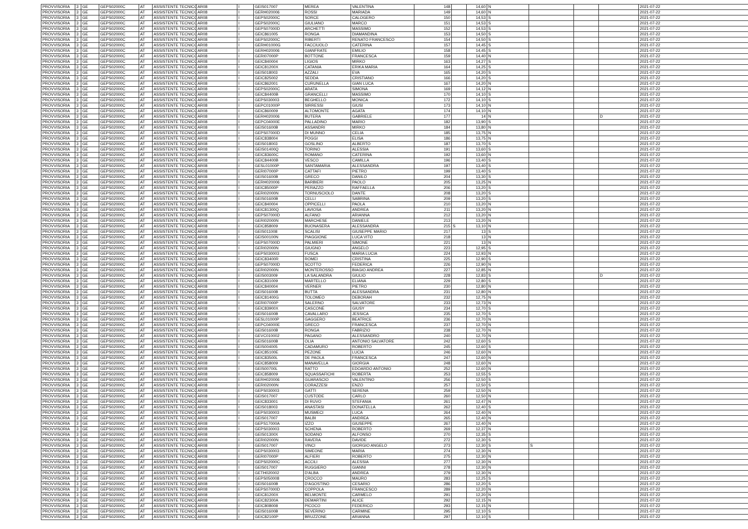| PROVVISORIA | 3 | GE | GEPS02000C | AT | ASSISTENTE TECNICO | AR08 | I | GEIS017007 | MEREA | VALENTINA | 148 | | 14,60 | N | | | | 2021-07-22 |
| PROVVISORIA | 3 | GE | GEPS02000C | AT | ASSISTENTE TECNICO | AR08 | I | GERH020006 | ROSSI | MARIADA | 149 | | 14,60 | N | | | | 2021-07-22 |
| PROVVISORIA | 3 | GE | GEPS02000C | AT | ASSISTENTE TECNICO | AR08 | I | GEPS02000C | SORCE | CALOGERO | 150 | | 14,53 | S | | | | 2021-07-22 |
| PROVVISORIA | 3 | GE | GEPS02000C | AT | ASSISTENTE TECNICO | AR08 | I | GEPS02000C | GIULIANO | MARCO | 151 | | 14,53 | S | | | | 2021-07-22 |
| PROVVISORIA | 3 | GE | GEPS02000C | AT | ASSISTENTE TECNICO | AR08 | I | GEPS07000D | ARCHETTI | MASSIMO | 152 | | 14,53 | S | | | | 2021-07-22 |
| PROVVISORIA | 3 | GE | GEPS02000C | AT | ASSISTENTE TECNICO | AR08 | I | GEIC861005 | RONGA | DIAMANDINA | 153 | | 14,50 | S | | | | 2021-07-22 |
| PROVVISORIA | 3 | GE | GEPS02000C | AT | ASSISTENTE TECNICO | AR08 | I | GEPS02000C | RIBERTI | RENATO FRANCESCO | 154 | | 14,50 | S | | | | 2021-07-22 |
| PROVVISORIA | 3 | GE | GEPS02000C | AT | ASSISTENTE TECNICO | AR08 | I | GERH01000G | FACCIUOLO | CATERINA | 157 | | 14,45 | S | | | | 2021-07-22 |
| PROVVISORIA | 3 | GE | GEPS02000C | AT | ASSISTENTE TECNICO | AR08 | I | GERH020006 | GIANFRATE | EMILIO | 158 | | 14,45 | S | | | | 2021-07-22 |
| PROVVISORIA | 3 | GE | GEPS02000C | AT | ASSISTENTE TECNICO | AR08 | I | GERI07000P | BOTTONE | FRANCESCA | 159 | | 14,40 | N | | | | 2021-07-22 |
| PROVVISORIA | 3 | GE | GEPS02000C | AT | ASSISTENTE TECNICO | AR08 | I | GEIC840004 | LIGIOS | MIRKO | 163 | | 14,27 | S | | | | 2021-07-22 |
| PROVVISORIA | 3 | GE | GEPS02000C | AT | ASSISTENTE TECNICO | AR08 | I | GEIC81200X | CATANIA | ERIKA MARIA | 164 | | 14,25 | S | | | | 2021-07-22 |
| PROVVISORIA | 3 | GE | GEPS02000C | AT | ASSISTENTE TECNICO | AR08 | I | GEIS018003 | AZZALI | EVA | 165 | | 14,20 | S | | | | 2021-07-22 |
| PROVVISORIA | 3 | GE | GEPS02000C | AT | ASSISTENTE TECNICO | AR08 | I | GEIC825002 | SEDDA | CRISTIANO | 166 | | 14,20 | S | | | | 2021-07-22 |
| PROVVISORIA | 3 | GE | GEPS02000C | AT | ASSISTENTE TECNICO | AR08 | I | GEIC862001 | CURUNELLA | GIAN LUCA | 167 | | 14,20 | N | | | | 2021-07-22 |
| PROVVISORIA | 3 | GE | GEPS02000C | AT | ASSISTENTE TECNICO | AR08 | I | GEPS02000C | ARATA | SIMONA | 169 | | 14,12 | N | | | | 2021-07-22 |
| PROVVISORIA | 3 | GE | GEPS02000C | AT | ASSISTENTE TECNICO | AR08 | I | GEIC84400B | GRANCELLI | MASSIMO | 170 | | 14,10 | S | | | | 2021-07-22 |
| PROVVISORIA | 3 | GE | GEPS02000C | AT | ASSISTENTE TECNICO | AR08 | I | GEPS030003 | BEGHELLO | MONICA | 172 | | 14,10 | S | | | | 2021-07-22 |
| PROVVISORIA | 3 | GE | GEPS02000C | AT | ASSISTENTE TECNICO | AR08 | I | GEPC01000P | SIRRESSI | GIUSI | 173 | | 14,10 | N | | | | 2021-07-22 |
| PROVVISORIA | 3 | GE | GEPS02000C | AT | ASSISTENTE TECNICO | AR08 | I | GEIC860009 | ALTOMONTE | AGATA | 174 | | 14,10 | N | | | | 2021-07-22 |
| PROVVISORIA | 3 | GE | GEPS02000C | AT | ASSISTENTE TECNICO | AR08 | I | GERH020006 | BUTERA | GABRIELE | 177 | | 14 | N | | | D | 2021-07-22 |
| PROVVISORIA | 3 | GE | GEPS02000C | AT | ASSISTENTE TECNICO | AR08 | I | GEPC04000E | PALLADINO | MARIO | 182 | | 13,90 | S | | | | 2021-07-22 |
| PROVVISORIA | 3 | GE | GEPS02000C | AT | ASSISTENTE TECNICO | AR08 | I | GEIS01600B | ASSANDRI | MIRKO | 184 | | 13,80 | N | | | | 2021-07-22 |
| PROVVISORIA | 3 | GE | GEPS02000C | AT | ASSISTENTE TECNICO | AR08 | I | GEPS07000D | DI MUNNO | CELIA | 185 | | 13,75 | N | | | | 2021-07-22 |
| PROVVISORIA | 3 | GE | GEPS02000C | AT | ASSISTENTE TECNICO | AR08 | I | GEIC838004 | POGGI | ELISA | 186 | | 13,75 | N | | | | 2021-07-22 |
| PROVVISORIA | 3 | GE | GEPS02000C | AT | ASSISTENTE TECNICO | AR08 | I | GEIS018003 | GOSLINO | ALBERTO | 187 | | 13,70 | S | | | | 2021-07-22 |
| PROVVISORIA | 3 | GE | GEPS02000C | AT | ASSISTENTE TECNICO | AR08 | I | GEIS01400Q | TORINO | ALESSIA | 191 | | 13,60 | S | | | | 2021-07-22 |
| PROVVISORIA | 3 | GE | GEPS02000C | AT | ASSISTENTE TECNICO | AR08 | I | GEIC83600C | ROMANO | CATERINA | 192 | | 13,60 | N | | | | 2021-07-22 |
| PROVVISORIA | 3 | GE | GEPS02000C | AT | ASSISTENTE TECNICO | AR08 | I | GEIC84400B | VESCO | CAMILLA | 196 | | 13,40 | S | | | | 2021-07-22 |
| PROVVISORIA | 3 | GE | GEPS02000C | AT | ASSISTENTE TECNICO | AR08 | I | GESL01000P | SANTAMARIA | ALESSANDRA | 197 | | 13,40 | S | | | | 2021-07-22 |
| PROVVISORIA | 3 | GE | GEPS02000C | AT | ASSISTENTE TECNICO | AR08 | I | GERI07000P | CATTAFI | PIETRO | 199 | | 13,40 | S | | | | 2021-07-22 |
| PROVVISORIA | 3 | GE | GEPS02000C | AT | ASSISTENTE TECNICO | AR08 | I | GEIS01600B | GRECO | DANILO | 204 | | 13,30 | S | | | | 2021-07-22 |
| PROVVISORIA | 3 | GE | GEPS02000C | AT | ASSISTENTE TECNICO | AR08 | I | GERH020006 | BARBIERI | PAOLO | 205 | | 13,25 | N | | | | 2021-07-22 |
| PROVVISORIA | 3 | GE | GEPS02000C | AT | ASSISTENTE TECNICO | AR08 | I | GEIC85000P | PERAZZO | RAFFAELLA | 206 | | 13,20 | S | | | | 2021-07-22 |
| PROVVISORIA | 3 | GE | GEPS02000C | AT | ASSISTENTE TECNICO | AR08 | I | GERI02000N | TORNUSCIOLO | DANTE | 208 | | 13,20 | S | | | | 2021-07-22 |
| PROVVISORIA | 3 | GE | GEPS02000C | AT | ASSISTENTE TECNICO | AR08 | I | GEIS01600B | CELLI | SABRINA | 209 | | 13,20 | S | | | | 2021-07-22 |
| PROVVISORIA | 3 | GE | GEPS02000C | AT | ASSISTENTE TECNICO | AR08 | I | GEIC840004 | OPPICELLI | PAOLA | 210 | | 13,20 | N | | | | 2021-07-22 |
| PROVVISORIA | 3 | GE | GEPS02000C | AT | ASSISTENTE TECNICO | AR08 | I | GEIC81300Q | LAVIOSA | ANDREA | 211 | | 13,20 | N | | | | 2021-07-22 |
| PROVVISORIA | 3 | GE | GEPS02000C | AT | ASSISTENTE TECNICO | AR08 | I | GEPS07000D | ALFANO | ARIANNA | 212 | | 13,20 | N | | | | 2021-07-22 |
| PROVVISORIA | 3 | GE | GEPS02000C | AT | ASSISTENTE TECNICO | AR08 | I | GERI02000N | MARCHESE | DANIELE | 213 | | 13,20 | N | | | | 2021-07-22 |
| PROVVISORIA | 3 | GE | GEPS02000C | AT | ASSISTENTE TECNICO | AR08 | I | GEIC858009 | BUONASERA | ALESSANDRA | 215 | S | 13,10 | N | | | | 2021-07-22 |
| PROVVISORIA | 3 | GE | GEPS02000C | AT | ASSISTENTE TECNICO | AR08 | I | GEIS011008 | SCALISI | GIUSEPPE MARIO | 217 | | 13 | S | | | | 2021-07-22 |
| PROVVISORIA | 3 | GE | GEPS02000C | AT | ASSISTENTE TECNICO | AR08 | I | GEIS00100N | PIAGGIONE | LUCA VITO | 218 | | 13 | N | | | | 2021-07-22 |
| PROVVISORIA | 3 | GE | GEPS02000C | AT | ASSISTENTE TECNICO | AR08 | I | GEPS07000D | PALMIERI | SIMONE | 221 | | 13 | N | | | | 2021-07-22 |
| PROVVISORIA | 3 | GE | GEPS02000C | AT | ASSISTENTE TECNICO | AR08 | I | GERI02000N | GIUGNO | ANGELO | 223 | | 12,95 | S | | | | 2021-07-22 |
| PROVVISORIA | 3 | GE | GEPS02000C | AT | ASSISTENTE TECNICO | AR08 | I | GEPS030003 | FUSCA | MARIA LUCIA | 224 | | 12,93 | N | | | | 2021-07-22 |
| PROVVISORIA | 3 | GE | GEPS02000C | AT | ASSISTENTE TECNICO | AR08 | I | GEIC83400R | ROMEI | CRISTINA | 225 | | 12,90 | S | | | | 2021-07-22 |
| PROVVISORIA | 3 | GE | GEPS02000C | AT | ASSISTENTE TECNICO | AR08 | I | GEPS07000D | SCOTTO | FEDERICA | 226 | | 12,90 | N | | | | 2021-07-22 |
| PROVVISORIA | 3 | GE | GEPS02000C | AT | ASSISTENTE TECNICO | AR08 | I | GERI02000N | MONTEROSSO | BIAGIO ANDREA | 227 | | 12,85 | N | | | | 2021-07-22 |
| PROVVISORIA | 3 | GE | GEPS02000C | AT | ASSISTENTE TECNICO | AR08 | I | GEIS003009 | LA SALANDRA | GIULIO | 228 | | 12,83 | S | | | D | 2021-07-22 |
| PROVVISORIA | 3 | GE | GEPS02000C | AT | ASSISTENTE TECNICO | AR08 | I | GEIC831009 | MARTELLO | ELIANA | 229 | | 12,80 | S | | | | 2021-07-22 |
| PROVVISORIA | 3 | GE | GEPS02000C | AT | ASSISTENTE TECNICO | AR08 | I | GEIC840004 | VERNER | PIETRO | 230 | | 12,80 | N | | | | 2021-07-22 |
| PROVVISORIA | 3 | GE | GEPS02000C | AT | ASSISTENTE TECNICO | AR08 | I | GEIS01600B | BUTTA | ALESSANDRA | 231 | | 12,80 | N | | | | 2021-07-22 |
| PROVVISORIA | 3 | GE | GEPS02000C | AT | ASSISTENTE TECNICO | AR08 | I | GEIC81400G | TOLOMEO | DEBORAH | 232 | | 12,75 | N | | | | 2021-07-22 |
| PROVVISORIA | 3 | GE | GEPS02000C | AT | ASSISTENTE TECNICO | AR08 | I | GERI07000P | SALERNO | SALVATORE | 233 | | 12,73 | N | | | | 2021-07-22 |
| PROVVISORIA | 3 | GE | GEPS02000C | AT | ASSISTENTE TECNICO | AR08 | I | GEIC83900X | CASCONE | GIUSY | 234 | | 12,70 | S | | | | 2021-07-22 |
| PROVVISORIA | 3 | GE | GEPS02000C | AT | ASSISTENTE TECNICO | AR08 | I | GEIS01600B | CAVALLARO | JESSICA | 235 | | 12,70 | S | | | | 2021-07-22 |
| PROVVISORIA | 3 | GE | GEPS02000C | AT | ASSISTENTE TECNICO | AR08 | I | GESL01000P | GAGGERO | BEATRICE | 236 | | 12,70 | N | | | | 2021-07-22 |
| PROVVISORIA | 3 | GE | GEPS02000C | AT | ASSISTENTE TECNICO | AR08 | I | GEPC04000E | GRECO | FRANCESCA | 237 | | 12,70 | N | | | | 2021-07-22 |
| PROVVISORIA | 3 | GE | GEPS02000C | AT | ASSISTENTE TECNICO | AR08 | I | GEIS01600B | RONGA | FABRIZIO | 238 | | 12,70 | N | | | | 2021-07-22 |
| PROVVISORIA | 3 | GE | GEPS02000C | AT | ASSISTENTE TECNICO | AR08 | I | GEVC010002 | PAGANO | ALESSANDRO | 240 | | 12,70 | N | | | | 2021-07-22 |
| PROVVISORIA | 3 | GE | GEPS02000C | AT | ASSISTENTE TECNICO | AR08 | I | GEIS01600B | OLIA | ANTONIO SALVATORE | 242 | | 12,60 | S | | | | 2021-07-22 |
| PROVVISORIA | 3 | GE | GEPS02000C | AT | ASSISTENTE TECNICO | AR08 | I | GEIS004005 | CADAMURO | ROBERTO | 245 | | 12,60 | S | | | | 2021-07-22 |
| PROVVISORIA | 3 | GE | GEPS02000C | AT | ASSISTENTE TECNICO | AR08 | I | GEIC85100E | PEZONE | LUCIA | 246 | | 12,60 | N | | | | 2021-07-22 |
| PROVVISORIA | 3 | GE | GEPS02000C | AT | ASSISTENTE TECNICO | AR08 | I | GEIC83500L | DE PAOLA | FRANCESCA | 247 | | 12,60 | N | | | | 2021-07-22 |
| PROVVISORIA | 3 | GE | GEPS02000C | AT | ASSISTENTE TECNICO | AR08 | I | GEIC858009 | MANAVELLA | GIORGIA | 248 | | 12,60 | N | | | | 2021-07-22 |
| PROVVISORIA | 3 | GE | GEPS02000C | AT | ASSISTENTE TECNICO | AR08 | I | GEIS00700L | RATTO | EDOARDO ANTONIO | 252 | | 12,60 | N | | | | 2021-07-22 |
| PROVVISORIA | 3 | GE | GEPS02000C | AT | ASSISTENTE TECNICO | AR08 | I | GEIC858009 | SQUASSAFICHI | ROBERTA | 253 | | 12,55 | S | | | | 2021-07-22 |
| PROVVISORIA | 3 | GE | GEPS02000C | AT | ASSISTENTE TECNICO | AR08 | I | GERH020006 | GUARASCIO | VALENTINO | 256 | | 12,50 | S | | | | 2021-07-22 |
| PROVVISORIA | 3 | GE | GEPS02000C | AT | ASSISTENTE TECNICO | AR08 | I | GERI02000N | CORAZZESI | ENZO | 257 | | 12,50 | S | | | | 2021-07-22 |
| PROVVISORIA | 3 | GE | GEPS02000C | AT | ASSISTENTE TECNICO | AR08 | I | GEPS030003 | GATTI | SERENA | 259 | | 12,50 | N | | | | 2021-07-22 |
| PROVVISORIA | 3 | GE | GEPS02000C | AT | ASSISTENTE TECNICO | AR08 | I | GEIS017007 | CUSTODE | CARLO | 260 | | 12,50 | N | | | | 2021-07-22 |
| PROVVISORIA | 3 | GE | GEPS02000C | AT | ASSISTENTE TECNICO | AR08 | I | GEIC833001 | DI RUVO | STEFANIA | 261 | | 12,47 | N | | | | 2021-07-22 |
| PROVVISORIA | 3 | GE | GEPS02000C | AT | ASSISTENTE TECNICO | AR08 | I | GEIS018003 | ANASTASI | DONATELLA | 262 | | 12,40 | S | | | | 2021-07-22 |
| PROVVISORIA | 3 | GE | GEPS02000C | AT | ASSISTENTE TECNICO | AR08 | I | GEPS030003 | MUSMECI | LUCA | 264 | | 12,40 | N | | | | 2021-07-22 |
| PROVVISORIA | 3 | GE | GEPS02000C | AT | ASSISTENTE TECNICO | AR08 | I | GEIS017007 | BALBI | ANDREA | 265 | | 12,40 | N | | | | 2021-07-22 |
| PROVVISORIA | 3 | GE | GEPS02000C | AT | ASSISTENTE TECNICO | AR08 | I | GEPS17000A | IZZO | GIUSEPPE | 267 | | 12,40 | N | | | | 2021-07-22 |
| PROVVISORIA | 3 | GE | GEPS02000C | AT | ASSISTENTE TECNICO | AR08 | I | GEPS030003 | SCHENA | ROBERTO | 269 | | 12,37 | N | | | | 2021-07-22 |
| PROVVISORIA | 3 | GE | GEPS02000C | AT | ASSISTENTE TECNICO | AR08 | I | GEIS01300X | SODANO | ALFONSO | 270 | | 12,35 | S | | | | 2021-07-22 |
| PROVVISORIA | 3 | GE | GEPS02000C | AT | ASSISTENTE TECNICO | AR08 | I | GERI02000N | RAVERA | DAVIDE | 272 | | 12,30 | S | | | | 2021-07-22 |
| PROVVISORIA | 3 | GE | GEPS02000C | AT | ASSISTENTE TECNICO | AR08 | I | GEIS017007 | VINCI | GIORGIO ANGELO | 273 | | 12,30 | S | S | | | 2021-07-22 |
| PROVVISORIA | 3 | GE | GEPS02000C | AT | ASSISTENTE TECNICO | AR08 | I | GEPS030003 | SIMEONE | MARIA | 274 | | 12,30 | N | | | | 2021-07-22 |
| PROVVISORIA | 3 | GE | GEPS02000C | AT | ASSISTENTE TECNICO | AR08 | I | GERI07000P | ALFIERI | ROBERTO | 275 | | 12,30 | N | | | | 2021-07-22 |
| PROVVISORIA | 3 | GE | GEPS02000C | AT | ASSISTENTE TECNICO | AR08 | I | GEPS02000C | ACCILI | ALESSIA | 277 | | 12,30 | N | | | | 2021-07-22 |
| PROVVISORIA | 3 | GE | GEPS02000C | AT | ASSISTENTE TECNICO | AR08 | I | GEIS017007 | RUGGIERO | GIANNI | 278 | | 12,30 | N | | | | 2021-07-22 |
| PROVVISORIA | 3 | GE | GEPS02000C | AT | ASSISTENTE TECNICO | AR08 | I | GETH020002 | D'ALBA | ANDREA | 279 | | 12,30 | N | | | | 2021-07-22 |
| PROVVISORIA | 3 | GE | GEPS02000C | AT | ASSISTENTE TECNICO | AR08 | I | GEPS050008 | CROCCO | MAURO | 283 | | 12,25 | S | | | | 2021-07-22 |
| PROVVISORIA | 3 | GE | GEPS02000C | AT | ASSISTENTE TECNICO | AR08 | I | GEIS01600B | D'AGOSTINO | CESARIO | 286 | | 12,20 | S | | | | 2021-07-22 |
| PROVVISORIA | 3 | GE | GEPS02000C | AT | ASSISTENTE TECNICO | AR08 | I | GEPS07000D | COPPOLA | FRANCESCO | 289 | | 12,20 | N | | | | 2021-07-22 |
| PROVVISORIA | 3 | GE | GEPS02000C | AT | ASSISTENTE TECNICO | AR08 | I | GEIC81200X | BELMONTE | CARMELO | 291 | | 12,20 | N | | | | 2021-07-22 |
| PROVVISORIA | 3 | GE | GEPS02000C | AT | ASSISTENTE TECNICO | AR08 | I | GEIC82300A | DEMARTINI | ALICE | 292 | | 12,15 | N | | | | 2021-07-22 |
| PROVVISORIA | 3 | GE | GEPS02000C | AT | ASSISTENTE TECNICO | AR08 | I | GEIC808008 | PICOCO | FEDERICO | 293 | | 12,15 | N | | | | 2021-07-22 |
| PROVVISORIA | 3 | GE | GEPS02000C | AT | ASSISTENTE TECNICO | AR08 | I | GEIS01600B | SEVERINO | CARMINE | 295 | | 12,10 | S | | | | 2021-07-22 |
| PROVVISORIA | 3 | GE | GEPS02000C | AT | ASSISTENTE TECNICO | AR08 | I | GEIC82100P | BRUZZONE | ARIANNA | 297 | | 12,10 | S | | | | 2021-07-22 |